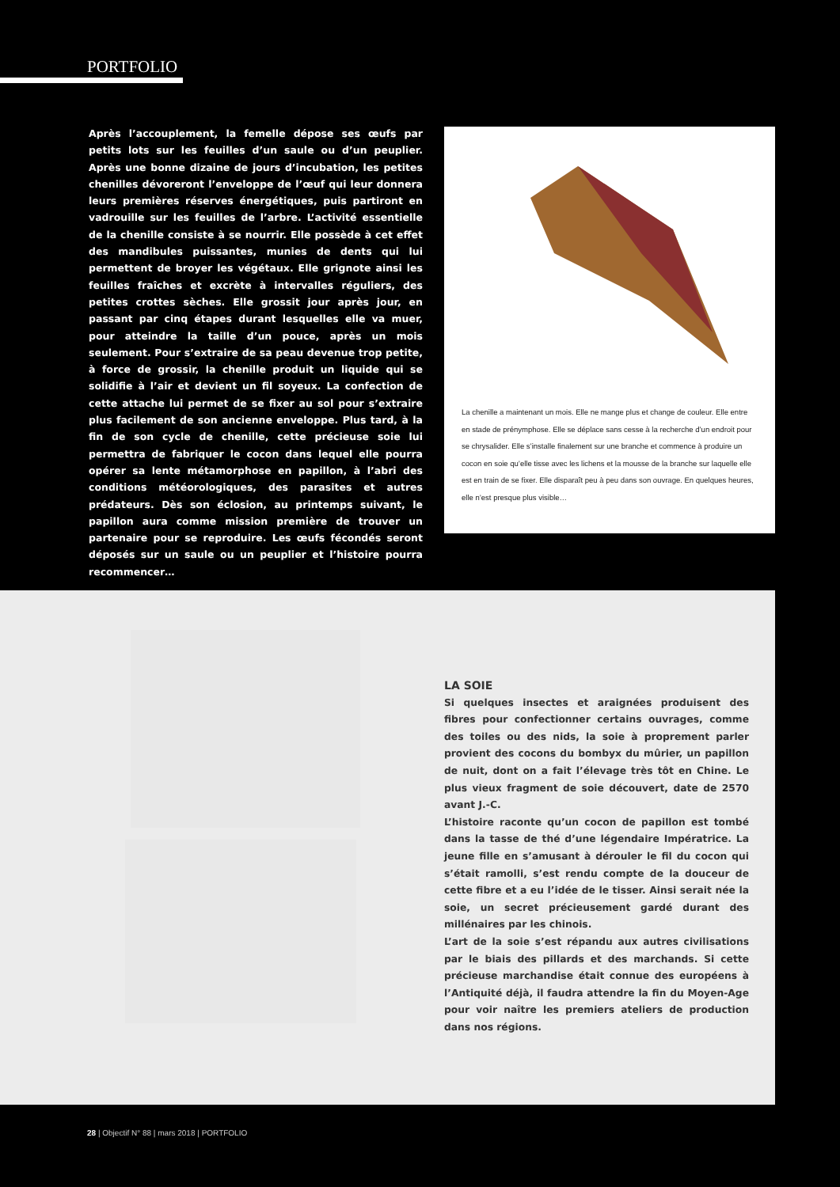PORTFOLIO
Après l’accouplement, la femelle dépose ses œufs par petits lots sur les feuilles d’un saule ou d’un peuplier. Après une bonne dizaine de jours d’incubation, les petites chenilles dévoreront l’enveloppe de l’œuf qui leur donnera leurs premières réserves énergétiques, puis partiront en vadrouille sur les feuilles de l’arbre. L’activité essentielle de la chenille consiste à se nourrir. Elle possède à cet effet des mandibules puissantes, munies de dents qui lui permettent de broyer les végétaux. Elle grignote ainsi les feuilles fraîches et excrète à intervalles réguliers, des petites crottes sèches. Elle grossit jour après jour, en passant par cinq étapes durant lesquelles elle va muer, pour atteindre la taille d’un pouce, après un mois seulement. Pour s’extraire de sa peau devenue trop petite, à force de grossir, la chenille produit un liquide qui se solidifie à l’air et devient un fil soyeux. La confection de cette attache lui permet de se fixer au sol pour s’extraire plus facilement de son ancienne enveloppe. Plus tard, à la fin de son cycle de chenille, cette précieuse soie lui permettra de fabriquer le cocon dans lequel elle pourra opérer sa lente métamorphose en papillon, à l’abri des conditions météorologiques, des parasites et autres prédateurs. Dès son éclosion, au printemps suivant, le papillon aura comme mission première de trouver un partenaire pour se reproduire. Les œufs fécondés seront déposés sur un saule ou un peuplier et l’histoire pourra recommencer…
La chenille a maintenant un mois. Elle ne mange plus et change de couleur. Elle entre en stade de prénymphose. Elle se déplace sans cesse à la recherche d’un endroit pour se chrysalider. Elle s’installe finalement sur une branche et commence à produire un cocon en soie qu’elle tisse avec les lichens et la mousse de la branche sur laquelle elle est en train de se fixer. Elle disparaît peu à peu dans son ouvrage. En quelques heures, elle n’est presque plus visible…
LA SOIE
Si quelques insectes et araignées produisent des fibres pour confectionner certains ouvrages, comme des toiles ou des nids, la soie à proprement parler provient des cocons du bombyx du mûrier, un papillon de nuit, dont on a fait l’élevage très tôt en Chine. Le plus vieux fragment de soie découvert, date de 2570 avant J.-C.
L’histoire raconte qu’un cocon de papillon est tombé dans la tasse de thé d’une légendaire Impératrice. La jeune fille en s’amusant à dérouler le fil du cocon qui s’était ramolli, s’est rendu compte de la douceur de cette fibre et a eu l’idée de le tisser. Ainsi serait née la soie, un secret précieusement gardé durant des millénaires par les chinois.
L’art de la soie s’est répandu aux autres civilisations par le biais des pillards et des marchands. Si cette précieuse marchandise était connue des européens à l’Antiquité déjà, il faudra attendre la fin du Moyen-Age pour voir naître les premiers ateliers de production dans nos régions.
28 | Objectif N° 88 | mars 2018 | PORTFOLIO